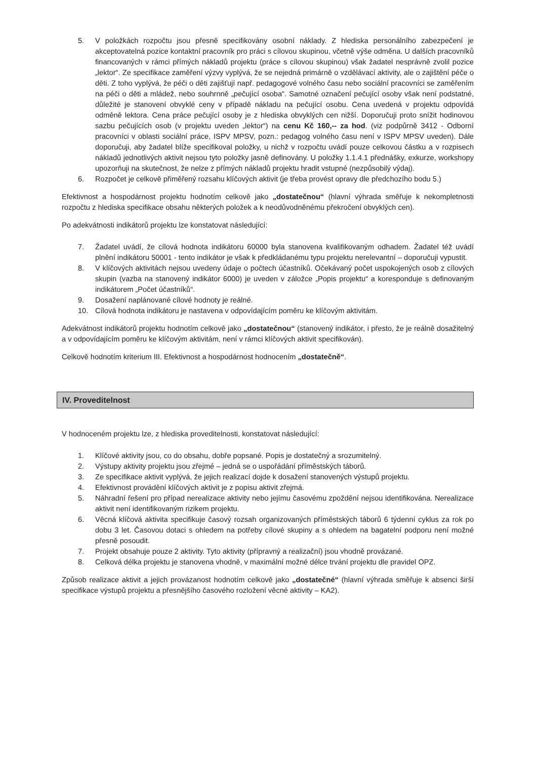5. V položkách rozpočtu jsou přesně specifikovány osobní náklady. Z hlediska personálního zabezpečení je akceptovatelná pozice kontaktní pracovník pro práci s cílovou skupinou, včetně výše odměna. U dalších pracovníků financovaných v rámci přímých nákladů projektu (práce s cílovou skupinou) však žadatel nesprávně zvolil pozice „lektor“. Ze specifikace zaměření výzvy vyplývá, že se nejedná primárně o vzdělávací aktivity, ale o zajištění péče o děti. Z toho vyplývá, že péči o děti zajišťují např. pedagogové volného času nebo sociální pracovníci se zaměřením na péči o děti a mládež, nebo souhrnně „pečující osoba“. Samotné označení pečující osoby však není podstatné, důležité je stanovení obvyklé ceny v případě nákladu na pečující osobu. Cena uvedená v projektu odpovídá odměně lektora. Cena práce pečující osoby je z hlediska obvyklých cen nižší. Doporučuji proto snížit hodinovou sazbu pečujících osob (v projektu uveden „lektor“) na cenu Kč 160,-- za hod. (viz podpůrně 3412 - Odborní pracovníci v oblasti sociální práce, ISPV MPSV, pozn.: pedagog volného času není v ISPV MPSV uveden). Dále doporučuji, aby žadatel blíže specifikoval položky, u nichž v rozpočtu uvádí pouze celkovou částku a v rozpisech nákladů jednotlivých aktivit nejsou tyto položky jasně definovány. U položky 1.1.4.1 přednášky, exkurze, workshopy upozorňuji na skutečnost, že nelze z přímých nákladů projektu hradit vstupné (nezpůsobilý výdaj).
6. Rozpočet je celkově přiměřený rozsahu klíčových aktivit (je třeba provést opravy dle předchozího bodu 5.)
Efektivnost a hospodárnost projektu hodnotím celkově jako „dostatečnou“ (hlavní výhrada směřuje k nekompletnosti rozpočtu z hlediska specifikace obsahu některých položek a k neodůvodněnému překročení obvyklých cen).
Po adekvátnosti indikátorů projektu lze konstatovat následující:
7. Žadatel uvádí, že cílová hodnota indikátoru 60000 byla stanovena kvalifikovaným odhadem. Žadatel též uvádí plnění indikátoru 50001 - tento indikátor je však k předkládanému typu projektu nerelevantní – doporučuji vypustit.
8. V klíčových aktivitách nejsou uvedeny údaje o počtech účastníků. Očekávaný počet uspokojených osob z cílových skupin (vazba na stanovený indikátor 6000) je uveden v záložce „Popis projektu“ a koresponduje s definovaným indikátorem „Počet účastníků“.
9. Dosažení naplánované cílové hodnoty je reálné.
10. Cílová hodnota indikátoru je nastavena v odpovídajícím poměru ke klíčovým aktivitám.
Adekvátnost indikátorů projektu hodnotím celkově jako „dostatečnou“ (stanovený indikátor, i přesto, že je reálně dosažitelný a v odpovídajícím poměru ke klíčovým aktivitám, není v rámci klíčových aktivit specifikován).
Celkově hodnotím kriterium III. Efektivnost a hospodárnost hodnocením „dostatečně“.
IV. Proveditelnost
V hodnoceném projektu lze, z hlediska proveditelnosti, konstatovat následující:
1. Klíčové aktivity jsou, co do obsahu, dobře popsané. Popis je dostatečný a srozumitelný.
2. Výstupy aktivity projektu jsou zřejmé – jedná se o uspořádání příměstských táborů.
3. Ze specifikace aktivit vyplývá, že jejich realizací dojde k dosažení stanovených výstupů projektu.
4. Efektivnost provádění klíčových aktivit je z popisu aktivit zřejmá.
5. Náhradní řešení pro případ nerealizace aktivity nebo jejímu časovému zpoždění nejsou identifikována. Nerealizace aktivit není identifikovaným rizikem projektu.
6. Věcná klíčová aktivita specifikuje časový rozsah organizovaných příměstských táborů 6 týdenní cyklus za rok po dobu 3 let. Časovou dotaci s ohledem na potřeby cílové skupiny a s ohledem na bagatelní podporu není možné přesně posoudit.
7. Projekt obsahuje pouze 2 aktivity. Tyto aktivity (přípravný a realizační) jsou vhodně provázané.
8. Celková délka projektu je stanovena vhodně, v maximální možné délce trvání projektu dle pravidel OPZ.
Způsob realizace aktivit a jejich provázanost hodnotím celkově jako „dostatečné“ (hlavní výhrada směřuje k absenci širší specifikace výstupů projektu a přesnějšího časového rozložení věcné aktivity – KA2).